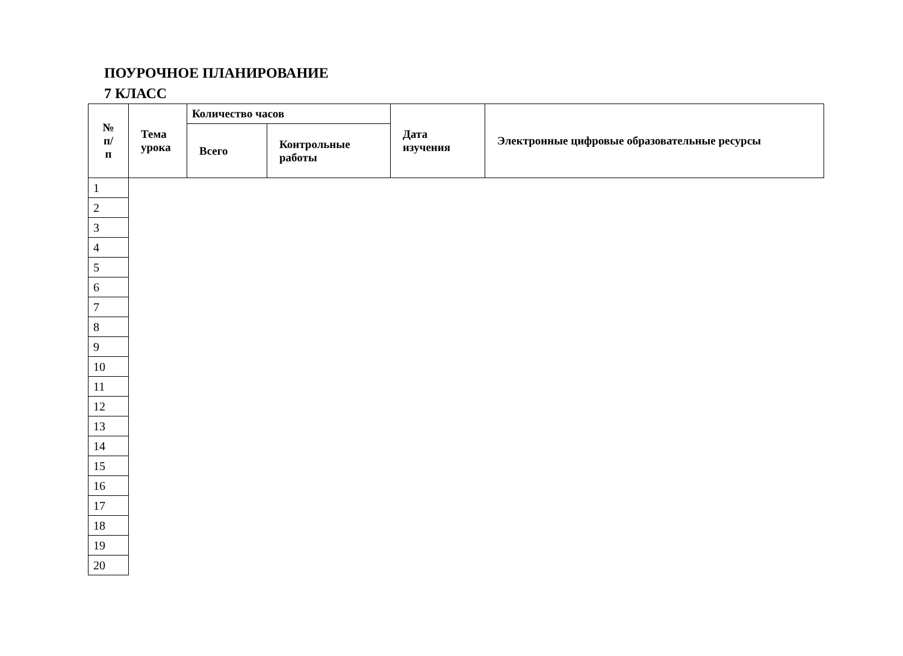ПОУРОЧНОЕ ПЛАНИРОВАНИЕ
7 КЛАСС
| № п/п | Тема урока | Количество часов | | Дата изучения | Электронные цифровые образовательные ресурсы |
| --- | --- | --- | --- | --- | --- |
| | | Всего | Контрольные работы | | |
| 1 | | | | | |
| 2 | | | | | |
| 3 | | | | | |
| 4 | | | | | |
| 5 | | | | | |
| 6 | | | | | |
| 7 | | | | | |
| 8 | | | | | |
| 9 | | | | | |
| 10 | | | | | |
| 11 | | | | | |
| 12 | | | | | |
| 13 | | | | | |
| 14 | | | | | |
| 15 | | | | | |
| 16 | | | | | |
| 17 | | | | | |
| 18 | | | | | |
| 19 | | | | | |
| 20 | | | | | |